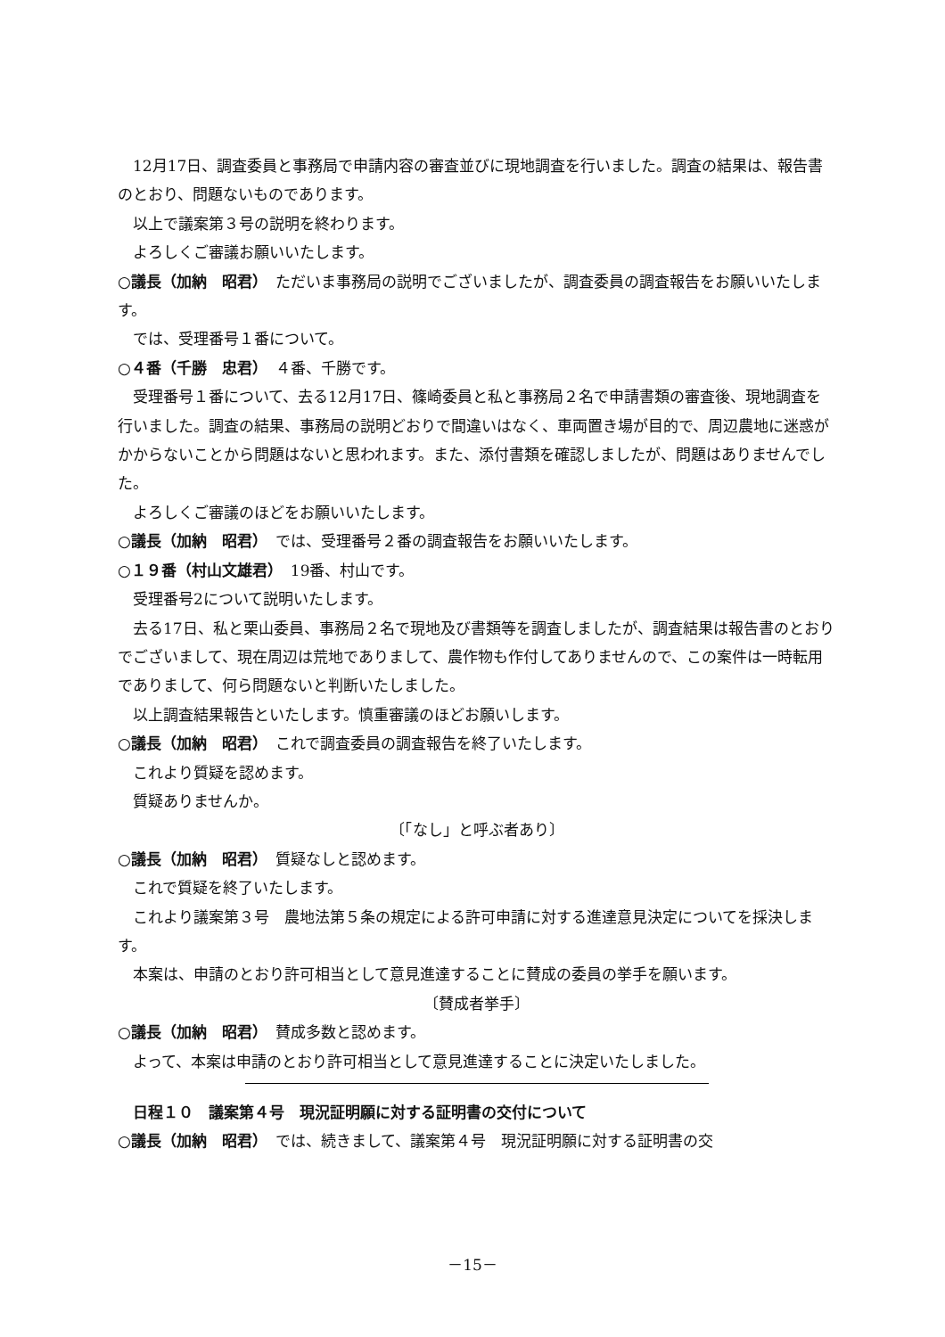12月17日、調査委員と事務局で申請内容の審査並びに現地調査を行いました。調査の結果は、報告書のとおり、問題ないものであります。
以上で議案第３号の説明を終わります。
よろしくご審議お願いいたします。
○議長（加納　昭君）　ただいま事務局の説明でございましたが、調査委員の調査報告をお願いいたします。
では、受理番号１番について。
○４番（千勝　忠君）　４番、千勝です。
受理番号１番について、去る12月17日、篠崎委員と私と事務局２名で申請書類の審査後、現地調査を行いました。調査の結果、事務局の説明どおりで間違いはなく、車両置き場が目的で、周辺農地に迷惑がかからないことから問題はないと思われます。また、添付書類を確認しましたが、問題はありませんでした。
よろしくご審議のほどをお願いいたします。
○議長（加納　昭君）　では、受理番号２番の調査報告をお願いいたします。
○１９番（村山文雄君）　19番、村山です。
受理番号2について説明いたします。
去る17日、私と栗山委員、事務局２名で現地及び書類等を調査しましたが、調査結果は報告書のとおりでございまして、現在周辺は荒地でありまして、農作物も作付してありませんので、この案件は一時転用でありまして、何ら問題ないと判断いたしました。
以上調査結果報告といたします。慎重審議のほどお願いします。
○議長（加納　昭君）　これで調査委員の調査報告を終了いたします。
これより質疑を認めます。
質疑ありませんか。
〔「なし」と呼ぶ者あり〕
○議長（加納　昭君）　質疑なしと認めます。
これで質疑を終了いたします。
これより議案第３号　農地法第５条の規定による許可申請に対する進達意見決定についてを採決します。
本案は、申請のとおり許可相当として意見進達することに賛成の委員の挙手を願います。
〔賛成者挙手〕
○議長（加納　昭君）　賛成多数と認めます。
よって、本案は申請のとおり許可相当として意見進達することに決定いたしました。
日程１０　議案第４号　現況証明願に対する証明書の交付について
○議長（加納　昭君）　では、続きまして、議案第４号　現況証明願に対する証明書の交
－15－